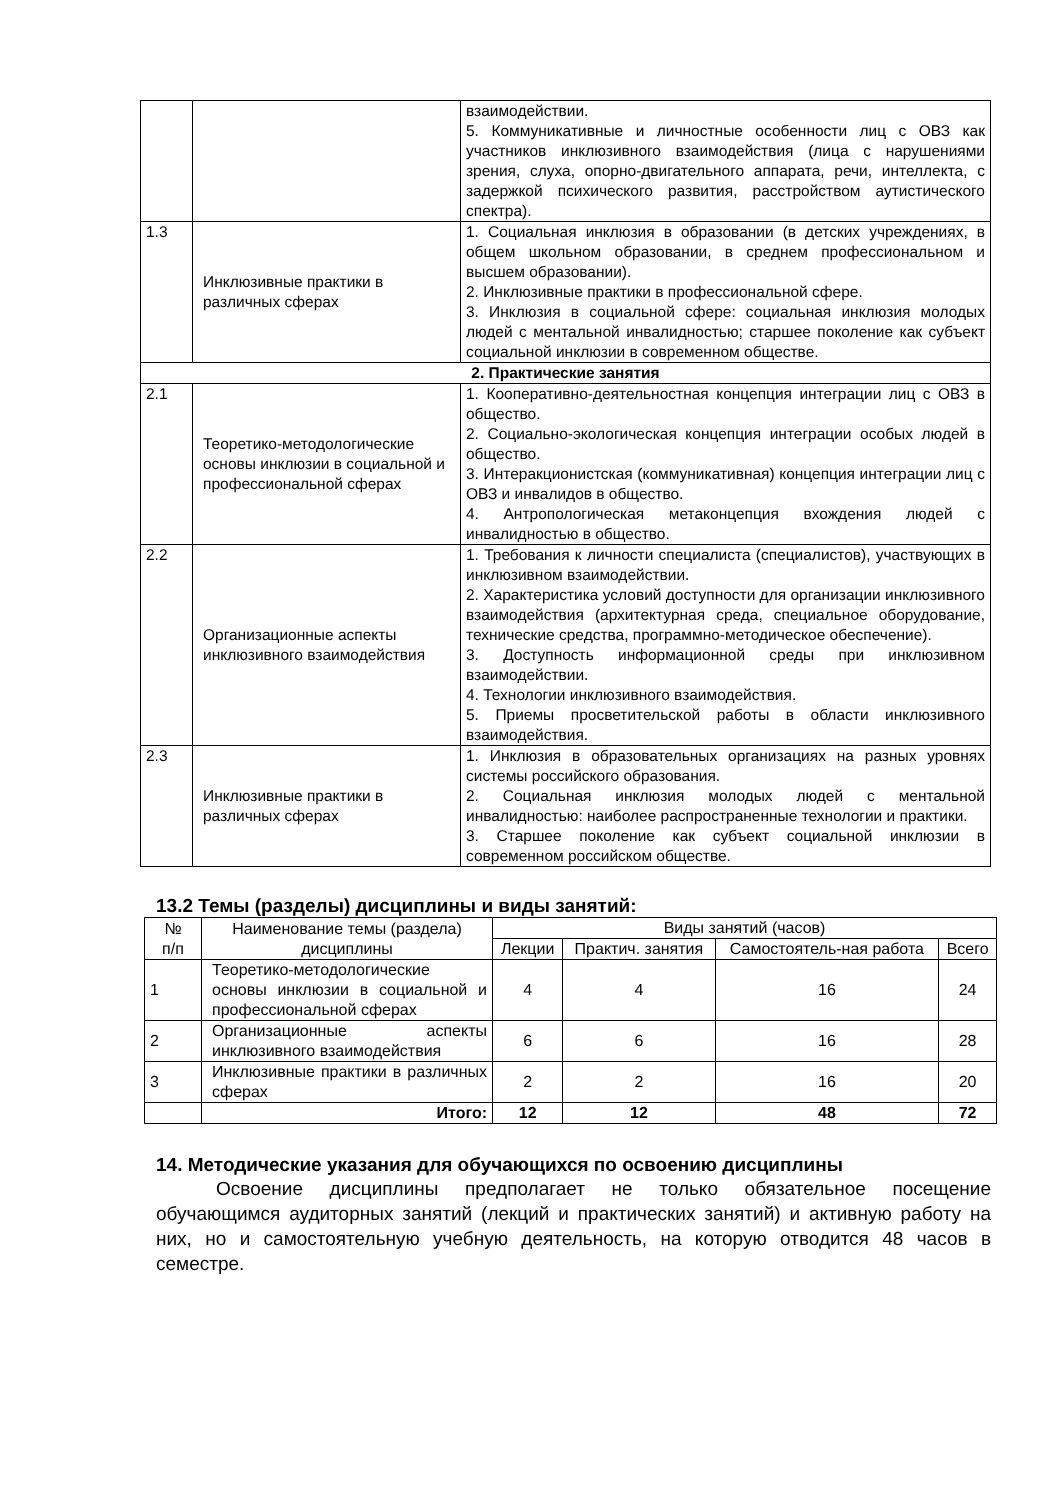| | | взаимодействии. 5. Коммуникативные и личностные особенности лиц с ОВЗ как участников инклюзивного взаимодействия (лица с нарушениями зрения, слуха, опорно-двигательного аппарата, речи, интеллекта, с задержкой психического развития, расстройством аутистического спектра). |
| 1.3 | Инклюзивные практики в различных сферах | 1. Социальная инклюзия в образовании (в детских учреждениях, в общем школьном образовании, в среднем профессиональном и высшем образовании). 2. Инклюзивные практики в профессиональной сфере. 3. Инклюзия в социальной сфере: социальная инклюзия молодых людей с ментальной инвалидностью; старшее поколение как субъект социальной инклюзии в современном обществе. |
| 2. Практические занятия | | |
| 2.1 | Теоретико-методологические основы инклюзии в социальной и профессиональной сферах | 1. Кооперативно-деятельностная концепция интеграции лиц с ОВЗ в общество. 2. Социально-экологическая концепция интеграции особых людей в общество. 3. Интеракционистская (коммуникативная) концепция интеграции лиц с ОВЗ и инвалидов в общество. 4. Антропологическая метаконцепция вхождения людей с инвалидностью в общество. |
| 2.2 | Организационные аспекты инклюзивного взаимодействия | 1. Требования к личности специалиста (специалистов), участвующих в инклюзивном взаимодействии. 2. Характеристика условий доступности для организации инклюзивного взаимодействия (архитектурная среда, специальное оборудование, технические средства, программно-методическое обеспечение). 3. Доступность информационной среды при инклюзивном взаимодействии. 4. Технологии инклюзивного взаимодействия. 5. Приемы просветительской работы в области инклюзивного взаимодействия. |
| 2.3 | Инклюзивные практики в различных сферах | 1. Инклюзия в образовательных организациях на разных уровнях системы российского образования. 2. Социальная инклюзия молодых людей с ментальной инвалидностью: наиболее распространенные технологии и практики. 3. Старшее поколение как субъект социальной инклюзии в современном российском обществе. |
13.2 Темы (разделы) дисциплины и виды занятий:
| № п/п | Наименование темы (раздела) дисциплины | Виды занятий (часов) | | | |
| --- | --- | --- | --- | --- | --- |
| | | Лекции | Практич. занятия | Самостоятель-ная работа | Всего |
| 1 | Теоретико-методологические основы инклюзии в социальной и профессиональной сферах | 4 | 4 | 16 | 24 |
| 2 | Организационные аспекты инклюзивного взаимодействия | 6 | 6 | 16 | 28 |
| 3 | Инклюзивные практики в различных сферах | 2 | 2 | 16 | 20 |
| | Итого: | 12 | 12 | 48 | 72 |
14. Методические указания для обучающихся по освоению дисциплины
Освоение дисциплины предполагает не только обязательное посещение обучающимся аудиторных занятий (лекций и практических занятий) и активную работу на них, но и самостоятельную учебную деятельность, на которую отводится 48 часов в семестре.